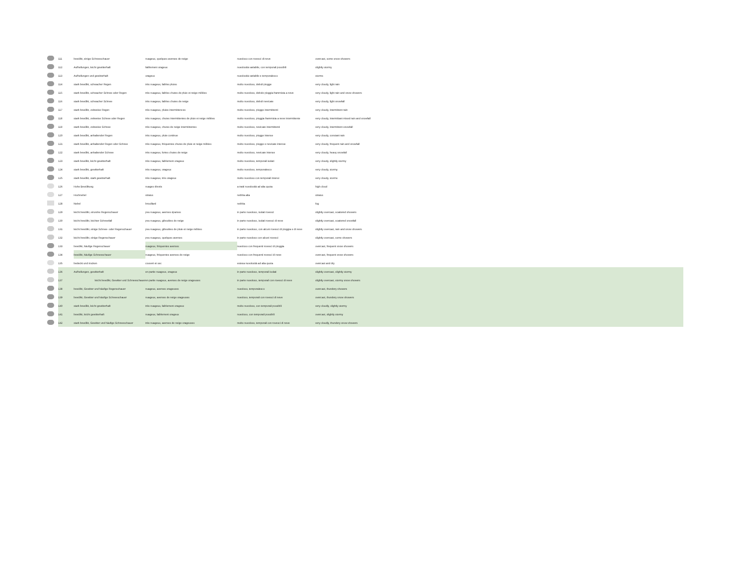| | 111 | bewölkt, einige Schneeschauer | nuageux, quelques averses de neige | nuvoloso con rovesci di neve | overcast, some snow showers |
| | 112 | Aufhellungen, leicht gewitterhaft | faiblement orageux | nuvolosità variabile, con temporali possibili | slightly stormy |
| | 113 | Aufhellungen und gewitterhaft | orageux | nuvolosità variabile e temporalesco | storms |
| | 114 | stark bewölkt, schwacher Regen | très nuageux, faibles pluies | molto nuvoloso, deboli piogge | very cloudy, light rain |
| | 115 | stark bewölkt, schwacher Schnee oder Regen | très nuageux, faibles chutes de pluie et neige mêlées | molto nuvoloso, debole pioggia frammista a neve | very cloudy, light rain and snow showers |
| | 116 | stark bewölkt, schwacher Schnee | très nuageux, faibles chutes de neige | molto nuvoloso, deboli nevicate | very cloudy, light snowfall |
| | 117 | stark bewölkt, zeitweise Regen | très nuageux, pluies intermittences | molto nuvoloso, piogge intermittenti | very cloudy, intermittent rain |
| | 118 | stark bewölkt, zeitweise Schnee oder Regen | très nuageux, chutes intermittentes de pluie et neige mêlées | molto nuvoloso, pioggia frammista a neve intermittente | very cloudy, intermittant mixed rain and snowfall |
| | 119 | stark bewölkt, zeitweise Schnee | très nuageux, chutes de neige intermittentes | molto nuvoloso, nevicate intermittenti | very cloudy, intermittent snowfall |
| | 120 | stark bewölkt, anhaltender Regen | très nuageux, pluie continue | molto nuvoloso, piogge intense | very cloudy, constant rain |
| | 121 | stark bewölkt, anhaltender Regen oder Schnee | très nuageux, fréquentes chutes de pluie et neige mêlées | molto nuvoloso, piogge e nevicate intense | very cloudy, frequent rain and snowfall |
| | 122 | stark bewölkt, anhaltender Schnee | très nuageux, fortes chutes de neige | molto nuvoloso, nevicate intense | very cloudy, heavy snowfall |
| | 123 | stark bewölkt, leicht gewitterhaft | très nuageux, faiblement orageux | molto nuvoloso, temporali isolati | very cloudy, slightly stormy |
| | 124 | stark bewölkt, gewitterhaft | très nuageux, orageux | molto nuvoloso, temporalesco | very cloudy, stormy |
| | 125 | stark bewölkt, stark gewitterhaft | très nuageux, très orageux | molto nuvoloso con temporali intensi | very cloudy, storms |
| | 126 | Hohe Bewölkung | nuages élevés | a tratti nuvolosità ad alta quota | high cloud |
| | 127 | Hochnebel | stratus | nebbia alta | stratus |
| | 128 | Nebel | brouillard | nebbia | fog |
| | 129 | leicht bewölkt, einzelne Regenschauer | peu nuageux, averses éparses | in parte nuvoloso, isolati rovesci | slightly overcast, scattered showers |
| | 130 | leicht bewölkt, leichter Schneefall | peu nuageux, giboulées de neige | in parte nuvoloso, isolati rovesci di neve | slightly overcast, scattered snowfall |
| | 131 | leicht bewölkt, einige Schnee- oder Regenschauer | peu nuageux, giboulées de pluie et neige mêlées | in parte nuvoloso, con alcuni rovesci di pioggia e di neve | slightly overcast, rain and snow showers |
| | 132 | leicht bewölkt, einige Regenschauer | peu nuageux, quelques averses | in parte nuvoloso con alcuni rovesci | slightly overcast, some showers |
| | 133 | bewölkt, häufige Regenschauer | nuageux, fréquentes averses | nuvoloso con frequenti rovesci di pioggia | overcast, frequent snow showers |
| | 134 | bewölkt, häufige Schneeschauer | nuageux, fréquentes averses de neige | nuvoloso con frequenti rovesci di neve | overcast, frequent snow showers |
| | 135 | bedeckt und trocken | couvert et sec | estesa nuvolosità ad alta quota | overcast and dry |
| | 136 | Aufhellungen, gewitterhaft | en partie nuageux, orageux | in parte nuvoloso, temporali isolati | slightly overcast, slightly stormy |
| | 137 | leicht bewölkt, Gewitter und Schneeschauer | en partie nuageux, averses de neige orageuses | in parte nuvoloso, temporali con rovesci di neve | slightly overcast, stormy snow showers |
| | 138 | bewölkt, Gewitter und häufige Regenschauer | nuageux, averses orageuses | nuvoloso, temporalesco | overcast, thundery showers |
| | 139 | bewölkt, Gewitter und häufige Schneeschauer | nuageux, averses de neige orageuses | nuvoloso, temporali con rovesci di neve | overcast, thundery snow showers |
| | 140 | stark bewölkt, leicht gewitterhaft | très nuageux, faiblement orageux | molto nuvoloso, con temporali possibili | very cloudly, slightly stormy |
| | 141 | bewölkt, leicht gewitterhaft | nuageux, faiblement orageux | nuvoloso, con temporali possibili | overcast, slightly stormy |
| | 142 | stark bewölkt, Gewitter und häufige Schneeschauer | très nuageux, averses de neige orageuses | molto nuvoloso, temporali con rovesci di neve | very cloudly, thundery snow showers |